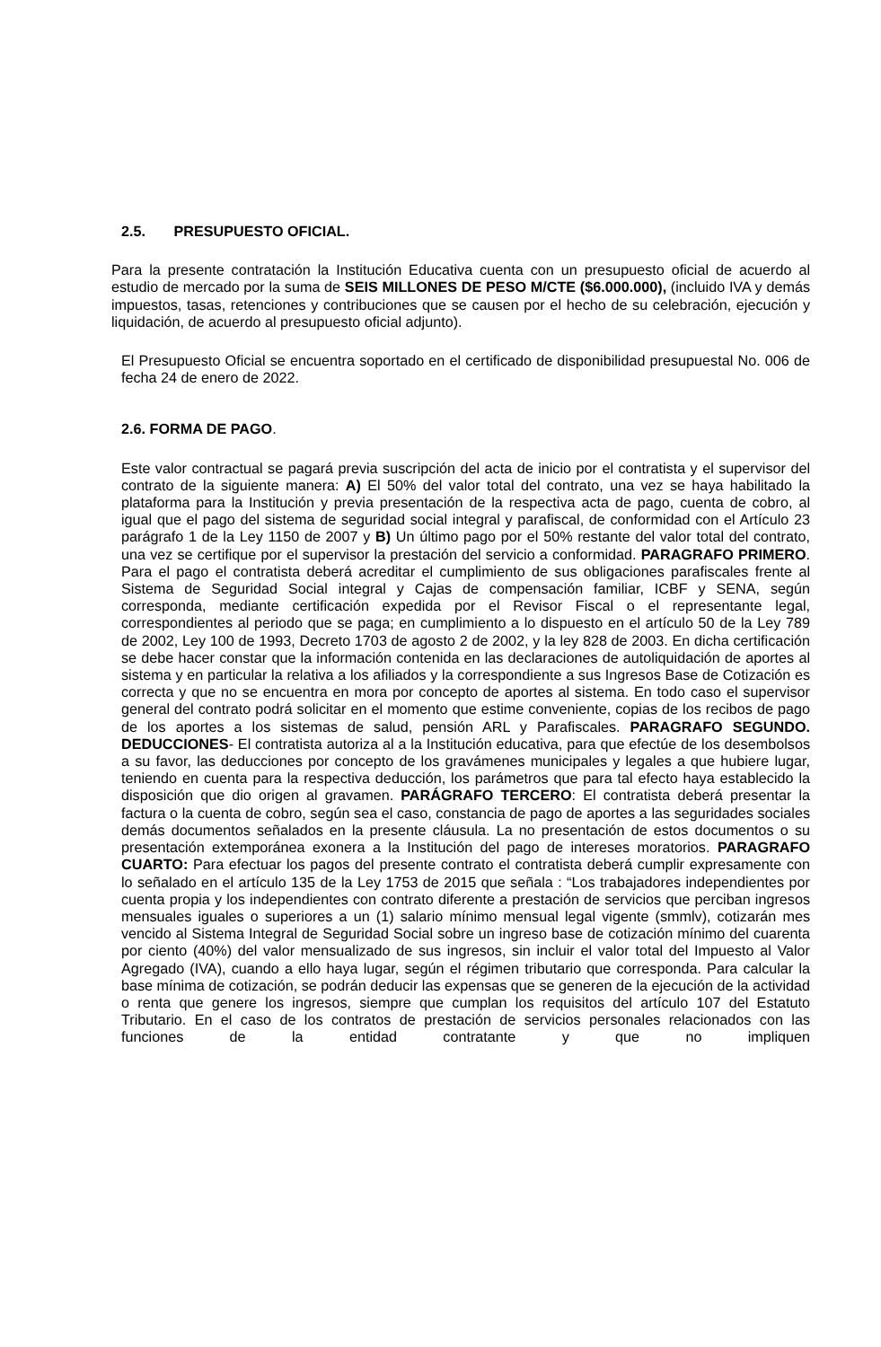2.5. PRESUPUESTO OFICIAL.
Para la presente contratación la Institución Educativa cuenta con un presupuesto oficial de acuerdo al estudio de mercado por la suma de SEIS MILLONES DE PESO M/CTE ($6.000.000), (incluido IVA y demás impuestos, tasas, retenciones y contribuciones que se causen por el hecho de su celebración, ejecución y liquidación, de acuerdo al presupuesto oficial adjunto).
El Presupuesto Oficial se encuentra soportado en el certificado de disponibilidad presupuestal No. 006 de fecha 24 de enero de 2022.
2.6. FORMA DE PAGO.
Este valor contractual se pagará previa suscripción del acta de inicio por el contratista y el supervisor del contrato de la siguiente manera: A) El 50% del valor total del contrato, una vez se haya habilitado la plataforma para la Institución y previa presentación de la respectiva acta de pago, cuenta de cobro, al igual que el pago del sistema de seguridad social integral y parafiscal, de conformidad con el Artículo 23 parágrafo 1 de la Ley 1150 de 2007 y B) Un último pago por el 50% restante del valor total del contrato, una vez se certifique por el supervisor la prestación del servicio a conformidad. PARAGRAFO PRIMERO. Para el pago el contratista deberá acreditar el cumplimiento de sus obligaciones parafiscales frente al Sistema de Seguridad Social integral y Cajas de compensación familiar, ICBF y SENA, según corresponda, mediante certificación expedida por el Revisor Fiscal o el representante legal, correspondientes al periodo que se paga; en cumplimiento a lo dispuesto en el artículo 50 de la Ley 789 de 2002, Ley 100 de 1993, Decreto 1703 de agosto 2 de 2002, y la ley 828 de 2003. En dicha certificación se debe hacer constar que la información contenida en las declaraciones de autoliquidación de aportes al sistema y en particular la relativa a los afiliados y la correspondiente a sus Ingresos Base de Cotización es correcta y que no se encuentra en mora por concepto de aportes al sistema. En todo caso el supervisor general del contrato podrá solicitar en el momento que estime conveniente, copias de los recibos de pago de los aportes a los sistemas de salud, pensión ARL y Parafiscales. PARAGRAFO SEGUNDO. DEDUCCIONES- El contratista autoriza al a la Institución educativa, para que efectúe de los desembolsos a su favor, las deducciones por concepto de los gravámenes municipales y legales a que hubiere lugar, teniendo en cuenta para la respectiva deducción, los parámetros que para tal efecto haya establecido la disposición que dio origen al gravamen. PARÁGRAFO TERCERO: El contratista deberá presentar la factura o la cuenta de cobro, según sea el caso, constancia de pago de aportes a las seguridades sociales demás documentos señalados en la presente cláusula. La no presentación de estos documentos o su presentación extemporánea exonera a la Institución del pago de intereses moratorios. PARAGRAFO CUARTO: Para efectuar los pagos del presente contrato el contratista deberá cumplir expresamente con lo señalado en el artículo 135 de la Ley 1753 de 2015 que señala : “Los trabajadores independientes por cuenta propia y los independientes con contrato diferente a prestación de servicios que perciban ingresos mensuales iguales o superiores a un (1) salario mínimo mensual legal vigente (smmlv), cotizarán mes vencido al Sistema Integral de Seguridad Social sobre un ingreso base de cotización mínimo del cuarenta por ciento (40%) del valor mensualizado de sus ingresos, sin incluir el valor total del Impuesto al Valor Agregado (IVA), cuando a ello haya lugar, según el régimen tributario que corresponda. Para calcular la base mínima de cotización, se podrán deducir las expensas que se generen de la ejecución de la actividad o renta que genere los ingresos, siempre que cumplan los requisitos del artículo 107 del Estatuto Tributario. En el caso de los contratos de prestación de servicios personales relacionados con las funciones de la entidad contratante y que no impliquen